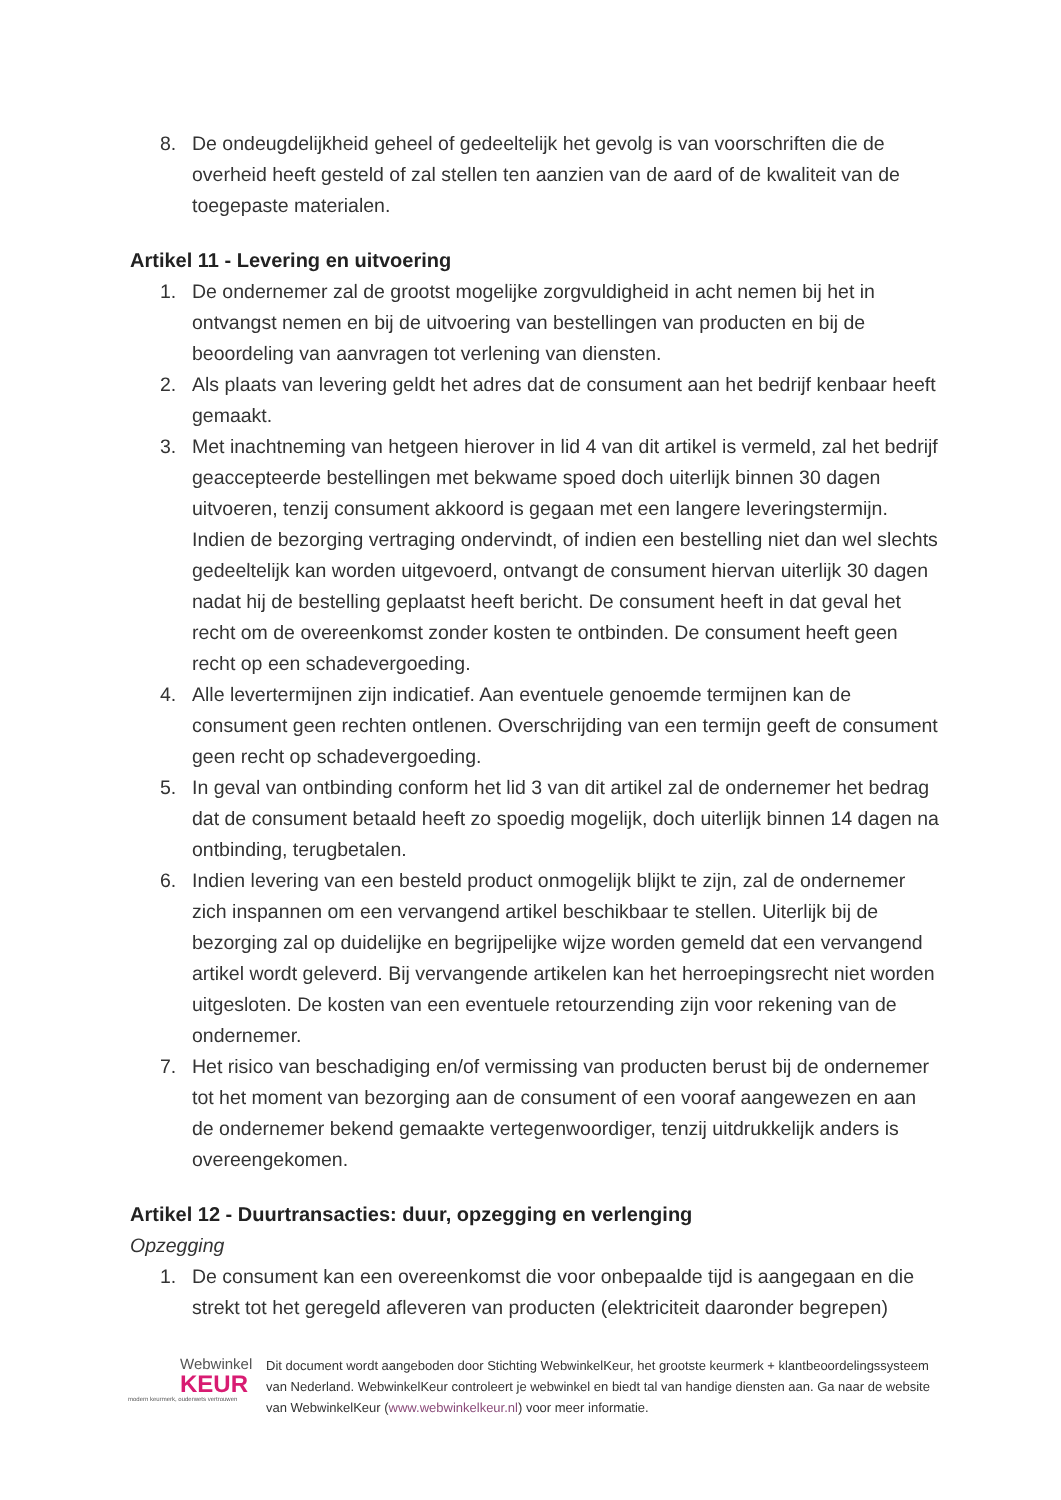8. De ondeugdelijkheid geheel of gedeeltelijk het gevolg is van voorschriften die de overheid heeft gesteld of zal stellen ten aanzien van de aard of de kwaliteit van de toegepaste materialen.
Artikel 11 - Levering en uitvoering
1. De ondernemer zal de grootst mogelijke zorgvuldigheid in acht nemen bij het in ontvangst nemen en bij de uitvoering van bestellingen van producten en bij de beoordeling van aanvragen tot verlening van diensten.
2. Als plaats van levering geldt het adres dat de consument aan het bedrijf kenbaar heeft gemaakt.
3. Met inachtneming van hetgeen hierover in lid 4 van dit artikel is vermeld, zal het bedrijf geaccepteerde bestellingen met bekwame spoed doch uiterlijk binnen 30 dagen uitvoeren, tenzij consument akkoord is gegaan met een langere leveringstermijn. Indien de bezorging vertraging ondervindt, of indien een bestelling niet dan wel slechts gedeeltelijk kan worden uitgevoerd, ontvangt de consument hiervan uiterlijk 30 dagen nadat hij de bestelling geplaatst heeft bericht. De consument heeft in dat geval het recht om de overeenkomst zonder kosten te ontbinden. De consument heeft geen recht op een schadevergoeding.
4. Alle levertermijnen zijn indicatief. Aan eventuele genoemde termijnen kan de consument geen rechten ontlenen. Overschrijding van een termijn geeft de consument geen recht op schadevergoeding.
5. In geval van ontbinding conform het lid 3 van dit artikel zal de ondernemer het bedrag dat de consument betaald heeft zo spoedig mogelijk, doch uiterlijk binnen 14 dagen na ontbinding, terugbetalen.
6. Indien levering van een besteld product onmogelijk blijkt te zijn, zal de ondernemer zich inspannen om een vervangend artikel beschikbaar te stellen. Uiterlijk bij de bezorging zal op duidelijke en begrijpelijke wijze worden gemeld dat een vervangend artikel wordt geleverd. Bij vervangende artikelen kan het herroepingsrecht niet worden uitgesloten. De kosten van een eventuele retourzending zijn voor rekening van de ondernemer.
7. Het risico van beschadiging en/of vermissing van producten berust bij de ondernemer tot het moment van bezorging aan de consument of een vooraf aangewezen en aan de ondernemer bekend gemaakte vertegenwoordiger, tenzij uitdrukkelijk anders is overeengekomen.
Artikel 12 - Duurtransacties: duur, opzegging en verlenging
Opzegging
1. De consument kan een overeenkomst die voor onbepaalde tijd is aangegaan en die strekt tot het geregeld afleveren van producten (elektriciteit daaronder begrepen)
Webwinkel
KEUR
modern keurmerk, ouderwets vertrouwen
Dit document wordt aangeboden door Stichting WebwinkelKeur, het grootste keurmerk + klantbeoordelingssysteem van Nederland. WebwinkelKeur controleert je webwinkel en biedt tal van handige diensten aan. Ga naar de website van WebwinkelKeur (www.webwinkelkeur.nl) voor meer informatie.